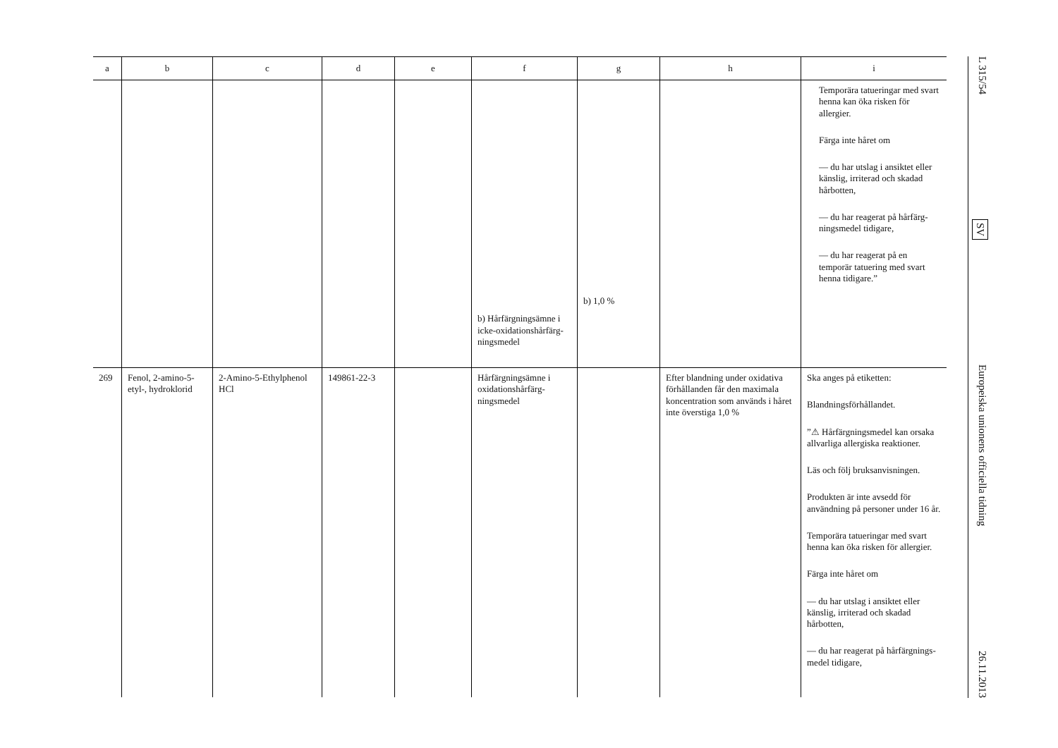| a | b | c | d | e | f | g | h | i |
| --- | --- | --- | --- | --- | --- | --- | --- | --- |
| | | | | | b) Hårfärgnings­ämne i icke-ox­idationshårfärg­ningsmedel | b) 1,0 % | | Temporära tatueringar med svart henna kan öka risken för allergier. Färga inte håret om — du har utslag i ansiktet eller känslig, irriterad och skadad hårbotten, — du har reagerat på hårfärg­ningsmedel tidigare, — du har reagerat på en temporär tatuering med svart henna ti­digare.” |
| 269 | Fenol, 2-amino-5-etyl-, hydroklorid | 2-Amino-5-Ethylphe­nol HCl | 149861-22-3 | | Hårfärgningsämne i oxidationshårfärg­ningsmedel | | Efter blandning under oxida­tiva förhållanden får den maximala koncentration som används i håret inte överstiga 1,0 % | Ska anges på etiketten: Blandningsförhållandet. ”⚠ Hårfärgningsmedel kan orsaka all­varliga allergiska reaktioner. Läs och följ bruksanvisningen. Produkten är inte avsedd för använd­ning på personer under 16 år. Temporära tatueringar med svart henna kan öka risken för allergier. Färga inte håret om — du har utslag i ansiktet eller käns­lig, irriterad och skadad hårbotten, — du har reagerat på hårfärgnings­medel tidigare, |
L 315/54 SV Europeiska unionens officiella tidning 26.11.2013